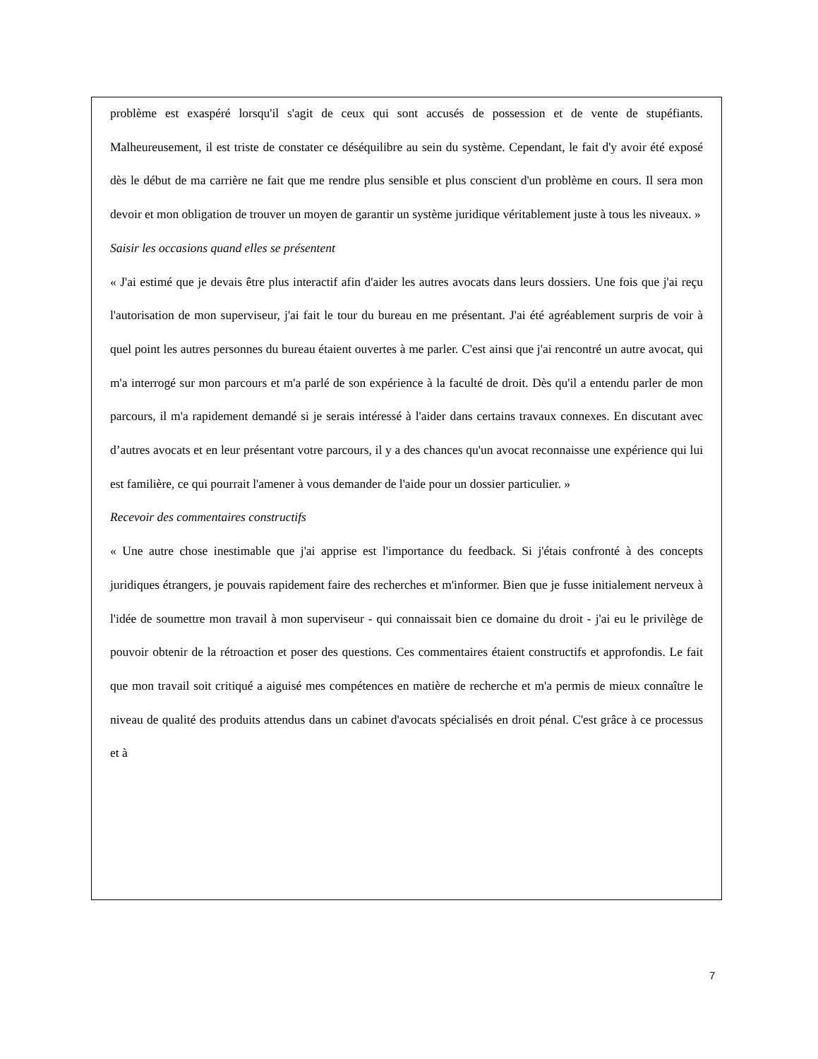problème est exaspéré lorsqu'il s'agit de ceux qui sont accusés de possession et de vente de stupéfiants. Malheureusement, il est triste de constater ce déséquilibre au sein du système. Cependant, le fait d'y avoir été exposé dès le début de ma carrière ne fait que me rendre plus sensible et plus conscient d'un problème en cours. Il sera mon devoir et mon obligation de trouver un moyen de garantir un système juridique véritablement juste à tous les niveaux. »
Saisir les occasions quand elles se présentent
« J'ai estimé que je devais être plus interactif afin d'aider les autres avocats dans leurs dossiers. Une fois que j'ai reçu l'autorisation de mon superviseur, j'ai fait le tour du bureau en me présentant. J'ai été agréablement surpris de voir à quel point les autres personnes du bureau étaient ouvertes à me parler. C'est ainsi que j'ai rencontré un autre avocat, qui m'a interrogé sur mon parcours et m'a parlé de son expérience à la faculté de droit. Dès qu'il a entendu parler de mon parcours, il m'a rapidement demandé si je serais intéressé à l'aider dans certains travaux connexes. En discutant avec d’autres avocats et en leur présentant votre parcours, il y a des chances qu'un avocat reconnaisse une expérience qui lui est familière, ce qui pourrait l'amener à vous demander de l'aide pour un dossier particulier. »
Recevoir des commentaires constructifs
« Une autre chose inestimable que j'ai apprise est l'importance du feedback. Si j'étais confronté à des concepts juridiques étrangers, je pouvais rapidement faire des recherches et m'informer. Bien que je fusse initialement nerveux à l'idée de soumettre mon travail à mon superviseur - qui connaissait bien ce domaine du droit - j'ai eu le privilège de pouvoir obtenir de la rétroaction et poser des questions. Ces commentaires étaient constructifs et approfondis. Le fait que mon travail soit critiqué a aiguisé mes compétences en matière de recherche et m'a permis de mieux connaître le niveau de qualité des produits attendus dans un cabinet d'avocats spécialisés en droit pénal. C'est grâce à ce processus et à
7